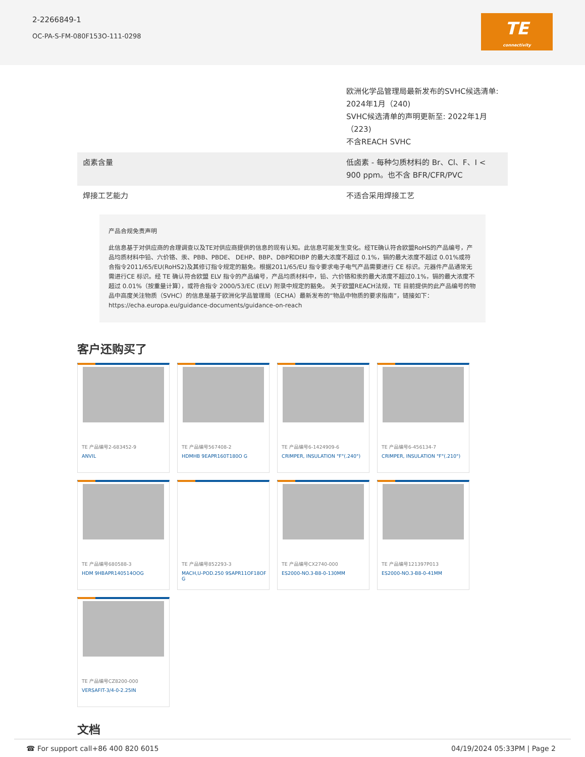2-2266849-1
OC-PA-S-FM-080F153O-111-0298
TE
connectivity
| | 欧洲化学品管理局最新发布的SVHC候选清单: 2024年1月（240) SVHC候选清单的声明更新至: 2022年1月（223) 不含REACH SVHC |
| 卤素含量 | 低卤素 - 每种匀质材料的 Br、Cl、F、I < 900 ppm。也不含 BFR/CFR/PVC |
| 焊接工艺能力 | 不适合采用焊接工艺 |
产品合规免责声明
此信息基于对供应商的合理调查以及TE对供应商提供的信息的现有认知。此信息可能发生变化。经TE确认符合欧盟RoHS的产品编号，产品均质材料中铅、六价铬、汞、PBB、PBDE、 DEHP、BBP、DBP和DIBP 的最大浓度不超过 0.1%，镉的最大浓度不超过 0.01%或符合指令2011/65/EU(RoHS2)及其修订指令规定的豁免。根据2011/65/EU 指令要求电子电气产品需要进行 CE 标识。元器件产品通常无需进行CE 标识。经 TE 确认符合欧盟 ELV 指令的产品编号，产品均质材料中，铅、六价铬和汞的最大浓度不超过0.1%，镉的最大浓度不超过 0.01%（按重量计算），或符合指令 2000/53/EC (ELV) 附录中规定的豁免。 关于欧盟REACH法规，TE 目前提供的此产品编号的物品中高度关注物质（SVHC）的信息是基于欧洲化学品管理局（ECHA）最新发布的“物品中物质的要求指南”，链接如下：https://echa.europa.eu/guidance-documents/guidance-on-reach
客户还购买了
TE 产品编号2-683452-9
ANVIL
TE 产品编号567408-2
HDMHB 9EAPR160T180O G
TE 产品编号6-1424909-6
CRIMPER, INSULATION "F"(.240")
TE 产品编号6-456134-7
CRIMPER, INSULATION "F"(.210")
TE 产品编号680588-3
HDM 9HBAPR140514OOG
TE 产品编号852293-3
MACH,U-POD.250 9SAPR11OF18OF G
TE 产品编号CX2740-000
ES2000-NO.3-B8-0-130MM
TE 产品编号121397P013
ES2000-NO.3-B8-0-41MM
TE 产品编号CZ8200-000
VERSAFIT-3/4-0-2.25IN
文档
☎ For support call+86 400 820 6015 04/19/2024 05:33PM | Page 2